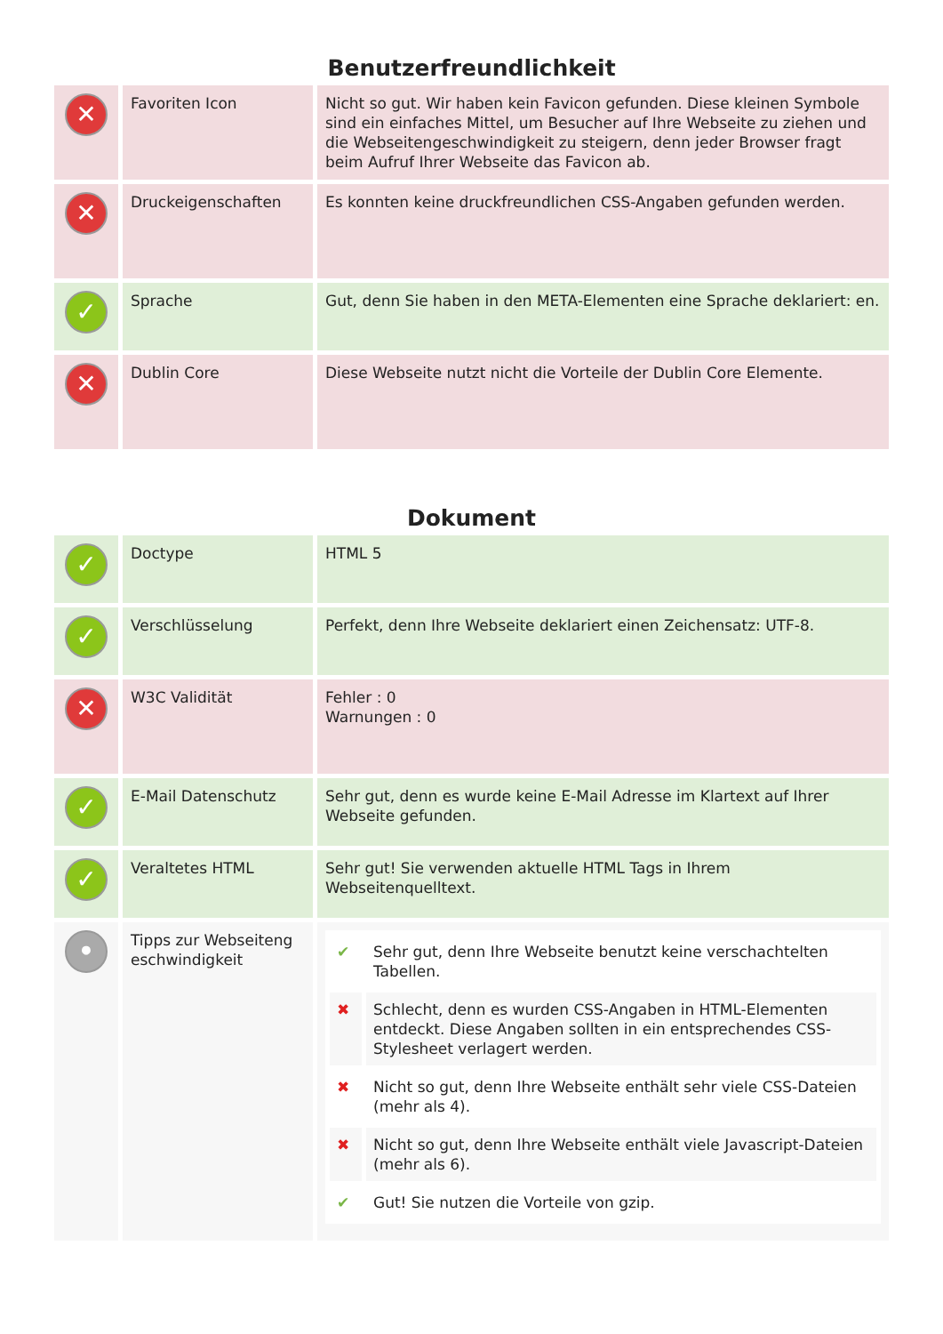Benutzerfreundlichkeit
| ✕ | Favoriten Icon | Nicht so gut. Wir haben kein Favicon gefunden. Diese kleinen Symbole sind ein einfaches Mittel, um Besucher auf Ihre Webseite zu ziehen und die Webseitengeschwindigkeit zu steigern, denn jeder Browser fragt beim Aufruf Ihrer Webseite das Favicon ab. |
| ✕ | Druckeigenschaften | Es konnten keine druckfreundlichen CSS-Angaben gefunden werden. |
| ✓ | Sprache | Gut, denn Sie haben in den META-Elementen eine Sprache deklariert: en. |
| ✕ | Dublin Core | Diese Webseite nutzt nicht die Vorteile der Dublin Core Elemente. |
Dokument
| ✓ | Doctype | HTML 5 |
| ✓ | Verschlüsselung | Perfekt, denn Ihre Webseite deklariert einen Zeichensatz: UTF-8. |
| ✕ | W3C Validität | Fehler : 0 Warnungen : 0 |
| ✓ | E-Mail Datenschutz | Sehr gut, denn es wurde keine E-Mail Adresse im Klartext auf Ihrer Webseite gefunden. |
| ✓ | Veraltetes HTML | Sehr gut! Sie verwenden aktuelle HTML Tags in Ihrem Webseitenquelltext. |
| • | Tipps zur Webseiteng eschwindigkeit | / ✔ / Sehr gut, denn Ihre Webseite benutzt keine verschachtelten Tabellen. / / ✖ / Schlecht, denn es wurden CSS-Angaben in HTML-Elementen entdeckt. Diese Angaben sollten in ein entsprechendes CSS-Stylesheet verlagert werden. / / ✖ / Nicht so gut, denn Ihre Webseite enthält sehr viele CSS-Dateien (mehr als 4). / / ✖ / Nicht so gut, denn Ihre Webseite enthält viele Javascript-Dateien (mehr als 6). / / ✔ / Gut! Sie nutzen die Vorteile von gzip. / |